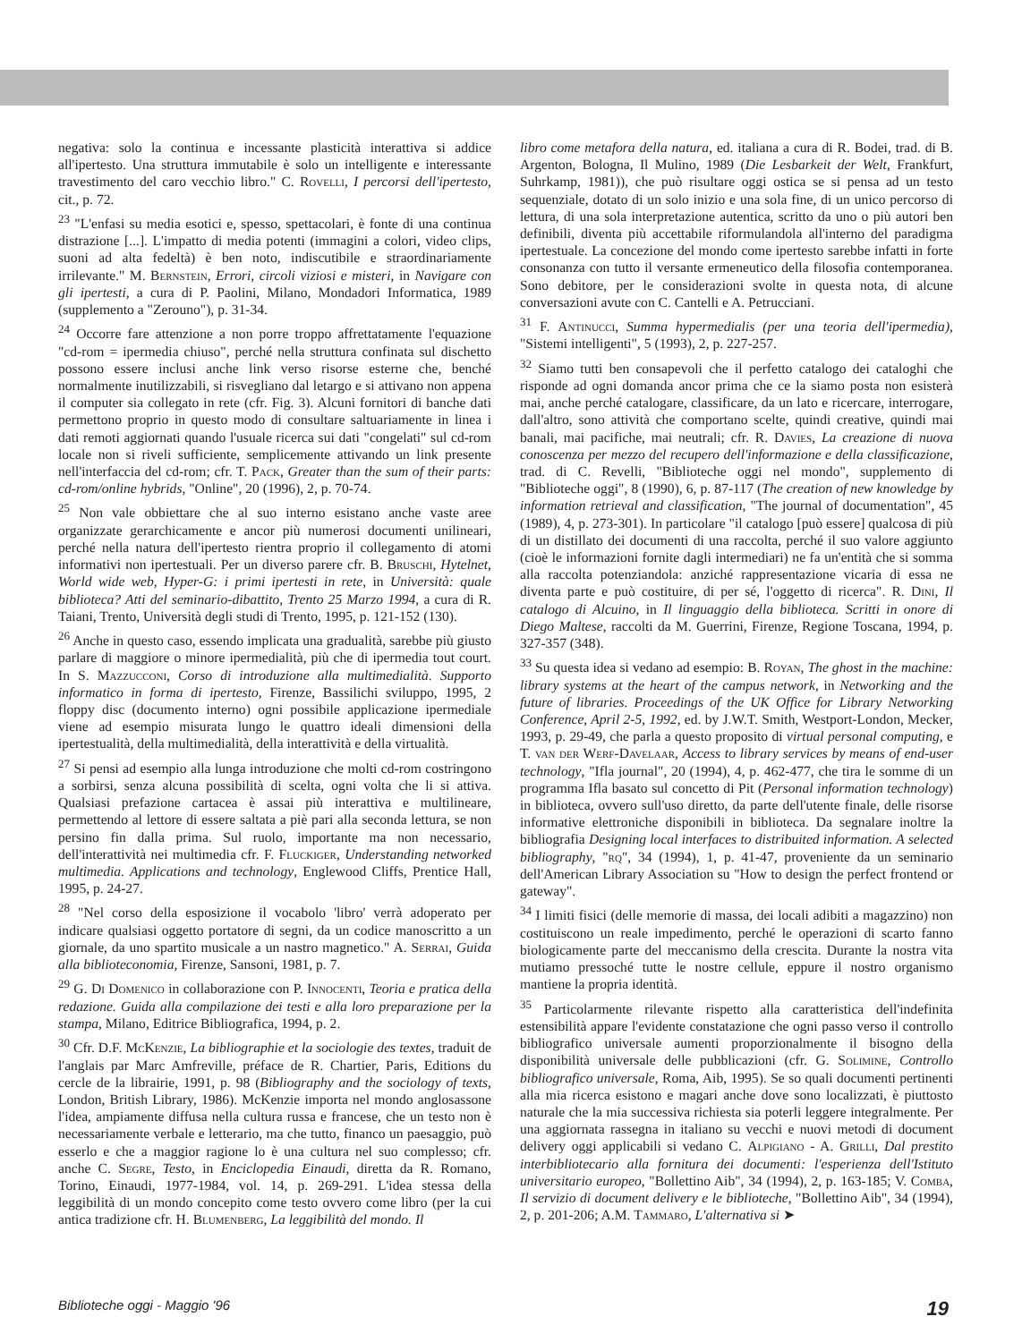negativa: solo la continua e incessante plasticità interattiva si addice all'ipertesto. Una struttura immutabile è solo un intelligente e interessante travestimento del caro vecchio libro." C. Rovelli, I percorsi dell'ipertesto, cit., p. 72.
<sup>23</sup> "L'enfasi su media esotici e, spesso, spettacolari, è fonte di una continua distrazione [...]. L'impatto di media potenti (immagini a colori, video clips, suoni ad alta fedeltà) è ben noto, indiscutibile e straordinariamente irrilevante." M. Bernstein, Errori, circoli viziosi e misteri, in Navigare con gli ipertesti, a cura di P. Paolini, Milano, Mondadori Informatica, 1989 (supplemento a "Zerouno"), p. 31-34.
<sup>24</sup> Occorre fare attenzione a non porre troppo affrettatamente l'equazione "cd-rom = ipermedia chiuso", perché nella struttura confinata sul dischetto possono essere inclusi anche link verso risorse esterne che, benché normalmente inutilizzabili, si risvegliano dal letargo e si attivano non appena il computer sia collegato in rete (cfr. Fig. 3). Alcuni fornitori di banche dati permettono proprio in questo modo di consultare saltuariamente in linea i dati remoti aggiornati quando l'usuale ricerca sui dati "congelati" sul cd-rom locale non si riveli sufficiente, semplicemente attivando un link presente nell'interfaccia del cd-rom; cfr. T. Pack, Greater than the sum of their parts: cd-rom/online hybrids, "Online", 20 (1996), 2, p. 70-74.
<sup>25</sup> Non vale obbiettare che al suo interno esistano anche vaste aree organizzate gerarchicamente e ancor più numerosi documenti unilineari, perché nella natura dell'ipertesto rientra proprio il collegamento di atomi informativi non ipertestuali. Per un diverso parere cfr. B. Bruschi, Hytelnet, World wide web, Hyper-G: i primi ipertesti in rete, in Università: quale biblioteca? Atti del seminario-dibattito, Trento 25 Marzo 1994, a cura di R. Taiani, Trento, Università degli studi di Trento, 1995, p. 121-152 (130).
<sup>26</sup> Anche in questo caso, essendo implicata una gradualità, sarebbe più giusto parlare di maggiore o minore ipermedialità, più che di ipermedia tout court. In S. Mazzucconi, Corso di introduzione alla multimedialità. Supporto informatico in forma di ipertesto, Firenze, Bassilichi sviluppo, 1995, 2 floppy disc (documento interno) ogni possibile applicazione ipermediale viene ad esempio misurata lungo le quattro ideali dimensioni della ipertestualità, della multimedialità, della interattività e della virtualità.
<sup>27</sup> Si pensi ad esempio alla lunga introduzione che molti cd-rom costringono a sorbirsi, senza alcuna possibilità di scelta, ogni volta che li si attiva. Qualsiasi prefazione cartacea è assai più interattiva e multilineare, permettendo al lettore di essere saltata a piè pari alla seconda lettura, se non persino fin dalla prima. Sul ruolo, importante ma non necessario, dell'interattività nei multimedia cfr. F. Fluckiger, Understanding networked multimedia. Applications and technology, Englewood Cliffs, Prentice Hall, 1995, p. 24-27.
<sup>28</sup> "Nel corso della esposizione il vocabolo 'libro' verrà adoperato per indicare qualsiasi oggetto portatore di segni, da un codice manoscritto a un giornale, da uno spartito musicale a un nastro magnetico." A. Serrai, Guida alla biblioteconomia, Firenze, Sansoni, 1981, p. 7.
<sup>29</sup> G. Di Domenico in collaborazione con P. Innocenti, Teoria e pratica della redazione. Guida alla compilazione dei testi e alla loro preparazione per la stampa, Milano, Editrice Bibliografica, 1994, p. 2.
<sup>30</sup> Cfr. D.F. McKenzie, La bibliographie et la sociologie des textes, traduit de l'anglais par Marc Amfreville, préface de R. Chartier, Paris, Editions du cercle de la librairie, 1991, p. 98 (Bibliography and the sociology of texts, London, British Library, 1986). McKenzie importa nel mondo anglosassone l'idea, ampiamente diffusa nella cultura russa e francese, che un testo non è necessariamente verbale e letterario, ma che tutto, financo un paesaggio, può esserlo e che a maggior ragione lo è una cultura nel suo complesso; cfr. anche C. Segre, Testo, in Enciclopedia Einaudi, diretta da R. Romano, Torino, Einaudi, 1977-1984, vol. 14, p. 269-291. L'idea stessa della leggibilità di un mondo concepito come testo ovvero come libro (per la cui antica tradizione cfr. H. Blumenberg, La leggibilità del mondo. Il
libro come metafora della natura, ed. italiana a cura di R. Bodei, trad. di B. Argenton, Bologna, Il Mulino, 1989 (Die Lesbarkeit der Welt, Frankfurt, Suhrkamp, 1981)), che può risultare oggi ostica se si pensa ad un testo sequenziale, dotato di un solo inizio e una sola fine, di un unico percorso di lettura, di una sola interpretazione autentica, scritto da uno o più autori ben definibili, diventa più accettabile riformulandola all'interno del paradigma ipertestuale. La concezione del mondo come ipertesto sarebbe infatti in forte consonanza con tutto il versante ermeneutico della filosofia contemporanea. Sono debitore, per le considerazioni svolte in questa nota, di alcune conversazioni avute con C. Cantelli e A. Petrucciani.
<sup>31</sup> F. Antinucci, Summa hypermedialis (per una teoria dell'ipermedia), "Sistemi intelligenti", 5 (1993), 2, p. 227-257.
<sup>32</sup> Siamo tutti ben consapevoli che il perfetto catalogo dei cataloghi che risponde ad ogni domanda ancor prima che ce la siamo posta non esisterà mai, anche perché catalogare, classificare, da un lato e ricercare, interrogare, dall'altro, sono attività che comportano scelte, quindi creative, quindi mai banali, mai pacifiche, mai neutrali; cfr. R. Davies, La creazione di nuova conoscenza per mezzo del recupero dell'informazione e della classificazione, trad. di C. Revelli, "Biblioteche oggi nel mondo", supplemento di "Biblioteche oggi", 8 (1990), 6, p. 87-117 (The creation of new knowledge by information retrieval and classification, "The journal of documentation", 45 (1989), 4, p. 273-301). In particolare "il catalogo [può essere] qualcosa di più di un distillato dei documenti di una raccolta, perché il suo valore aggiunto (cioè le informazioni fornite dagli intermediari) ne fa un'entità che si somma alla raccolta potenziandola: anziché rappresentazione vicaria di essa ne diventa parte e può costituire, di per sé, l'oggetto di ricerca". R. Dini, Il catalogo di Alcuino, in Il linguaggio della biblioteca. Scritti in onore di Diego Maltese, raccolti da M. Guerrini, Firenze, Regione Toscana, 1994, p. 327-357 (348).
<sup>33</sup> Su questa idea si vedano ad esempio: B. Royan, The ghost in the machine: library systems at the heart of the campus network, in Networking and the future of libraries. Proceedings of the UK Office for Library Networking Conference, April 2-5, 1992, ed. by J.W.T. Smith, Westport-London, Mecker, 1993, p. 29-49, che parla a questo proposito di virtual personal computing, e T. van der Werf-Davelaar, Access to library services by means of end-user technology, "Ifla journal", 20 (1994), 4, p. 462-477, che tira le somme di un programma Ifla basato sul concetto di Pit (Personal information technology) in biblioteca, ovvero sull'uso diretto, da parte dell'utente finale, delle risorse informative elettroniche disponibili in biblioteca. Da segnalare inoltre la bibliografia Designing local interfaces to distribuited information. A selected bibliography, "rq", 34 (1994), 1, p. 41-47, proveniente da un seminario dell'American Library Association su "How to design the perfect frontend or gateway".
<sup>34</sup> I limiti fisici (delle memorie di massa, dei locali adibiti a magazzino) non costituiscono un reale impedimento, perché le operazioni di scarto fanno biologicamente parte del meccanismo della crescita. Durante la nostra vita mutiamo pressoché tutte le nostre cellule, eppure il nostro organismo mantiene la propria identità.
<sup>35</sup> Particolarmente rilevante rispetto alla caratteristica dell'indefinita estensibilità appare l'evidente constatazione che ogni passo verso il controllo bibliografico universale aumenti proporzionalmente il bisogno della disponibilità universale delle pubblicazioni (cfr. G. Solimine, Controllo bibliografico universale, Roma, Aib, 1995). Se so quali documenti pertinenti alla mia ricerca esistono e magari anche dove sono localizzati, è piuttosto naturale che la mia successiva richiesta sia poterli leggere integralmente. Per una aggiornata rassegna in italiano su vecchi e nuovi metodi di document delivery oggi applicabili si vedano C. Alpigiano - A. Grilli, Dal prestito interbibliotecario alla fornitura dei documenti: l'esperienza dell'Istituto universitario europeo, "Bollettino Aib", 34 (1994), 2, p. 163-185; V. Comba, Il servizio di document delivery e le biblioteche, "Bollettino Aib", 34 (1994), 2, p. 201-206; A.M. Tammaro, L'alternativa si ➤
Biblioteche oggi - Maggio '96 19